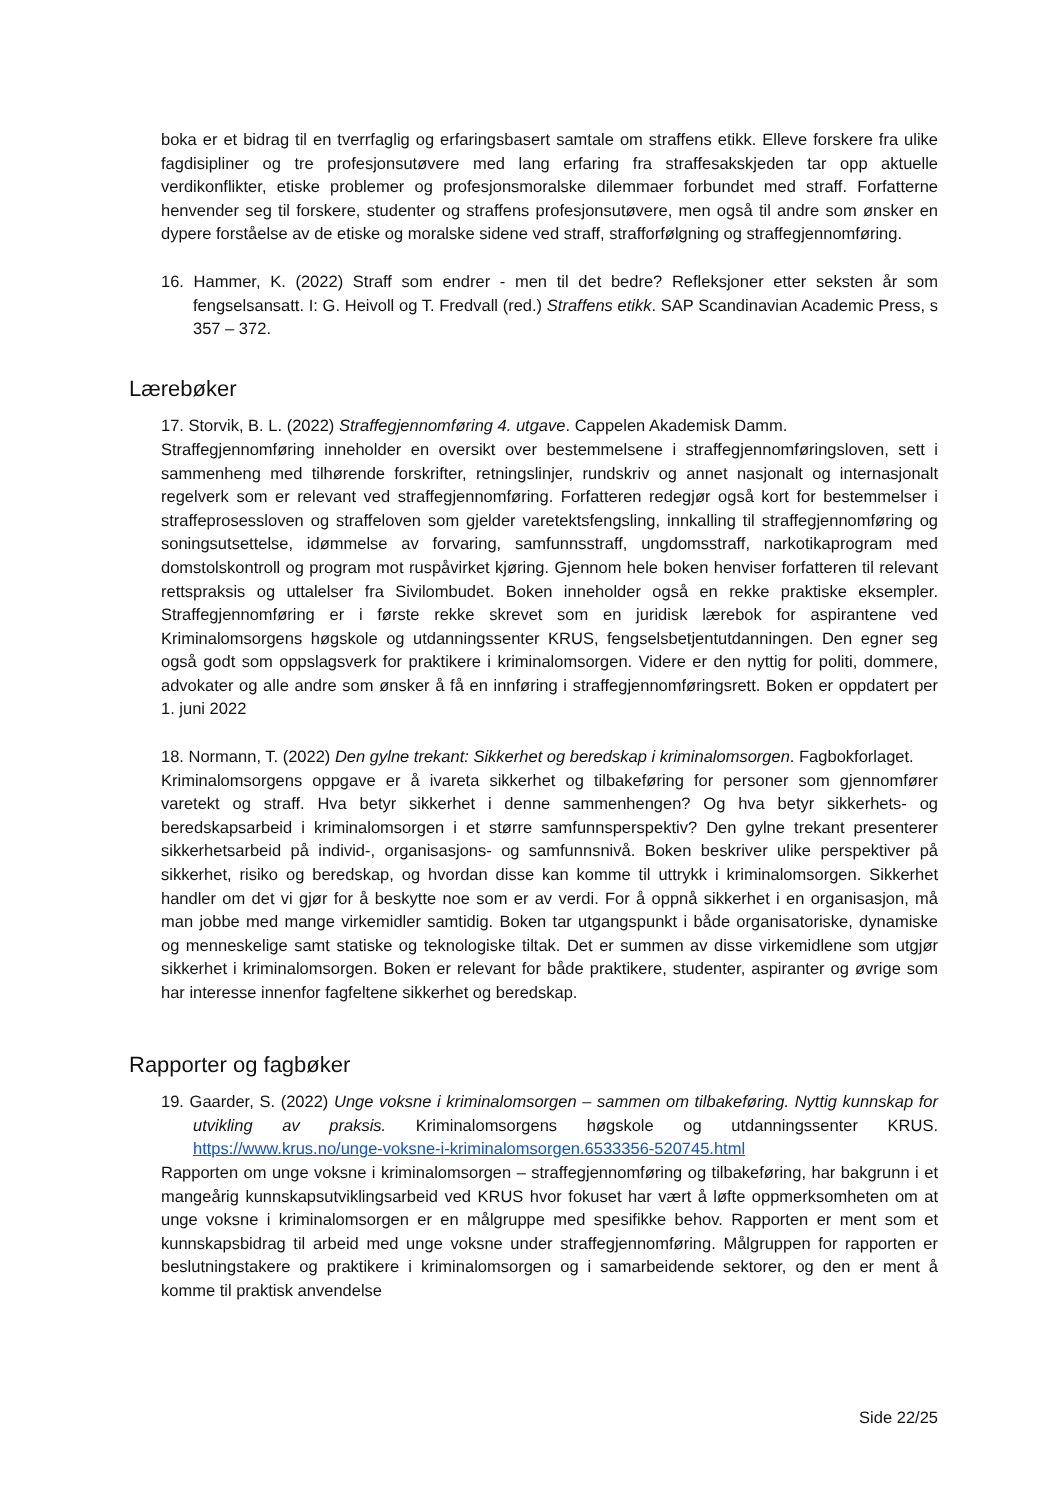boka er et bidrag til en tverrfaglig og erfaringsbasert samtale om straffens etikk. Elleve forskere fra ulike fagdisipliner og tre profesjonsutøvere med lang erfaring fra straffesakskjeden tar opp aktuelle verdikonflikter, etiske problemer og profesjonsmoralske dilemmaer forbundet med straff. Forfatterne henvender seg til forskere, studenter og straffens profesjonsutøvere, men også til andre som ønsker en dypere forståelse av de etiske og moralske sidene ved straff, strafforfølgning og straffegjennomføring.
16. Hammer, K. (2022) Straff som endrer - men til det bedre? Refleksjoner etter seksten år som fengselsansatt. I: G. Heivoll og T. Fredvall (red.) Straffens etikk. SAP Scandinavian Academic Press, s 357 – 372.
Lærebøker
17. Storvik, B. L. (2022) Straffegjennomføring 4. utgave. Cappelen Akademisk Damm.
Straffegjennomføring inneholder en oversikt over bestemmelsene i straffegjennomføringsloven, sett i sammenheng med tilhørende forskrifter, retningslinjer, rundskriv og annet nasjonalt og internasjonalt regelverk som er relevant ved straffegjennomføring. Forfatteren redegjør også kort for bestemmelser i straffeprosessloven og straffeloven som gjelder varetektsfengsling, innkalling til straffegjennomføring og soningsutsettelse, idømmelse av forvaring, samfunnsstraff, ungdomsstraff, narkotikaprogram med domstolskontroll og program mot ruspåvirket kjøring. Gjennom hele boken henviser forfatteren til relevant rettspraksis og uttalelser fra Sivilombudet. Boken inneholder også en rekke praktiske eksempler. Straffegjennomføring er i første rekke skrevet som en juridisk lærebok for aspirantene ved Kriminalomsorgens høgskole og utdanningssenter KRUS, fengselsbetjentutdanningen. Den egner seg også godt som oppslagsverk for praktikere i kriminalomsorgen. Videre er den nyttig for politi, dommere, advokater og alle andre som ønsker å få en innføring i straffegjennomføringsrett. Boken er oppdatert per 1. juni 2022
18. Normann, T. (2022) Den gylne trekant: Sikkerhet og beredskap i kriminalomsorgen. Fagbokforlaget.
Kriminalomsorgens oppgave er å ivareta sikkerhet og tilbakeføring for personer som gjennomfører varetekt og straff. Hva betyr sikkerhet i denne sammenhengen? Og hva betyr sikkerhets- og beredskapsarbeid i kriminalomsorgen i et større samfunnsperspektiv? Den gylne trekant presenterer sikkerhetsarbeid på individ-, organisasjons- og samfunnsnivå. Boken beskriver ulike perspektiver på sikkerhet, risiko og beredskap, og hvordan disse kan komme til uttrykk i kriminalomsorgen. Sikkerhet handler om det vi gjør for å beskytte noe som er av verdi. For å oppnå sikkerhet i en organisasjon, må man jobbe med mange virkemidler samtidig. Boken tar utgangspunkt i både organisatoriske, dynamiske og menneskelige samt statiske og teknologiske tiltak. Det er summen av disse virkemidlene som utgjør sikkerhet i kriminalomsorgen. Boken er relevant for både praktikere, studenter, aspiranter og øvrige som har interesse innenfor fagfeltene sikkerhet og beredskap.
Rapporter og fagbøker
19. Gaarder, S. (2022) Unge voksne i kriminalomsorgen – sammen om tilbakeføring. Nyttig kunnskap for utvikling av praksis. Kriminalomsorgens høgskole og utdanningssenter KRUS. https://www.krus.no/unge-voksne-i-kriminalomsorgen.6533356-520745.html
Rapporten om unge voksne i kriminalomsorgen – straffegjennomføring og tilbakeføring, har bakgrunn i et mangeårig kunnskapsutviklingsarbeid ved KRUS hvor fokuset har vært å løfte oppmerksomheten om at unge voksne i kriminalomsorgen er en målgruppe med spesifikke behov. Rapporten er ment som et kunnskapsbidrag til arbeid med unge voksne under straffegjennomføring. Målgruppen for rapporten er beslutningstakere og praktikere i kriminalomsorgen og i samarbeidende sektorer, og den er ment å komme til praktisk anvendelse
Side 22/25